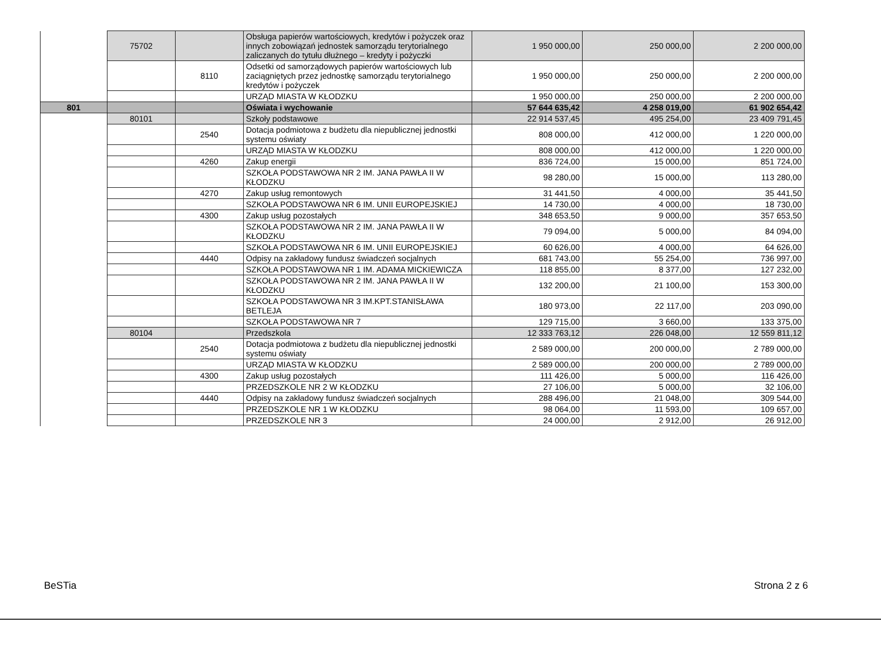| | 75702 | | Obsługa papierów wartościowych, kredytów i pożyczek oraz innych zobowiązań jednostek samorządu terytorialnego zaliczanych do tytułu dłużnego – kredyty i pożyczki | 1 950 000,00 | 250 000,00 | 2 200 000,00 |
| | | 8110 | Odsetki od samorządowych papierów wartościowych lub zaciągniętych przez jednostkę samorządu terytorialnego kredytów i pożyczek | 1 950 000,00 | 250 000,00 | 2 200 000,00 |
| | | | URZĄD MIASTA W KŁODZKU | 1 950 000,00 | 250 000,00 | 2 200 000,00 |
| 801 | | | Oświata i wychowanie | 57 644 635,42 | 4 258 019,00 | 61 902 654,42 |
| | 80101 | | Szkoły podstawowe | 22 914 537,45 | 495 254,00 | 23 409 791,45 |
| | | 2540 | Dotacja podmiotowa z budżetu dla niepublicznej jednostki systemu oświaty | 808 000,00 | 412 000,00 | 1 220 000,00 |
| | | | URZĄD MIASTA W KŁODZKU | 808 000,00 | 412 000,00 | 1 220 000,00 |
| | | 4260 | Zakup energii | 836 724,00 | 15 000,00 | 851 724,00 |
| | | | SZKOŁA PODSTAWOWA NR 2 IM. JANA PAWŁA II W KŁODZKU | 98 280,00 | 15 000,00 | 113 280,00 |
| | | 4270 | Zakup usług remontowych | 31 441,50 | 4 000,00 | 35 441,50 |
| | | | SZKOŁA PODSTAWOWA NR 6 IM. UNII EUROPEJSKIEJ | 14 730,00 | 4 000,00 | 18 730,00 |
| | | 4300 | Zakup usług pozostałych | 348 653,50 | 9 000,00 | 357 653,50 |
| | | | SZKOŁA PODSTAWOWA NR 2 IM. JANA PAWŁA II W KŁODZKU | 79 094,00 | 5 000,00 | 84 094,00 |
| | | | SZKOŁA PODSTAWOWA NR 6 IM. UNII EUROPEJSKIEJ | 60 626,00 | 4 000,00 | 64 626,00 |
| | | 4440 | Odpisy na zakładowy fundusz świadczeń socjalnych | 681 743,00 | 55 254,00 | 736 997,00 |
| | | | SZKOŁA PODSTAWOWA NR 1 IM. ADAMA MICKIEWICZA | 118 855,00 | 8 377,00 | 127 232,00 |
| | | | SZKOŁA PODSTAWOWA NR 2 IM. JANA PAWŁA II W KŁODZKU | 132 200,00 | 21 100,00 | 153 300,00 |
| | | | SZKOŁA PODSTAWOWA NR 3 IM.KPT.STANISŁAWA BETLEJA | 180 973,00 | 22 117,00 | 203 090,00 |
| | | | SZKOŁA PODSTAWOWA NR 7 | 129 715,00 | 3 660,00 | 133 375,00 |
| | 80104 | | Przedszkola | 12 333 763,12 | 226 048,00 | 12 559 811,12 |
| | | 2540 | Dotacja podmiotowa z budżetu dla niepublicznej jednostki systemu oświaty | 2 589 000,00 | 200 000,00 | 2 789 000,00 |
| | | | URZĄD MIASTA W KŁODZKU | 2 589 000,00 | 200 000,00 | 2 789 000,00 |
| | | 4300 | Zakup usług pozostałych | 111 426,00 | 5 000,00 | 116 426,00 |
| | | | PRZEDSZKOLE NR 2 W KŁODZKU | 27 106,00 | 5 000,00 | 32 106,00 |
| | | 4440 | Odpisy na zakładowy fundusz świadczeń socjalnych | 288 496,00 | 21 048,00 | 309 544,00 |
| | | | PRZEDSZKOLE NR 1 W KŁODZKU | 98 064,00 | 11 593,00 | 109 657,00 |
| | | | PRZEDSZKOLE NR 3 | 24 000,00 | 2 912,00 | 26 912,00 |
BeSTia Strona 2 z 6